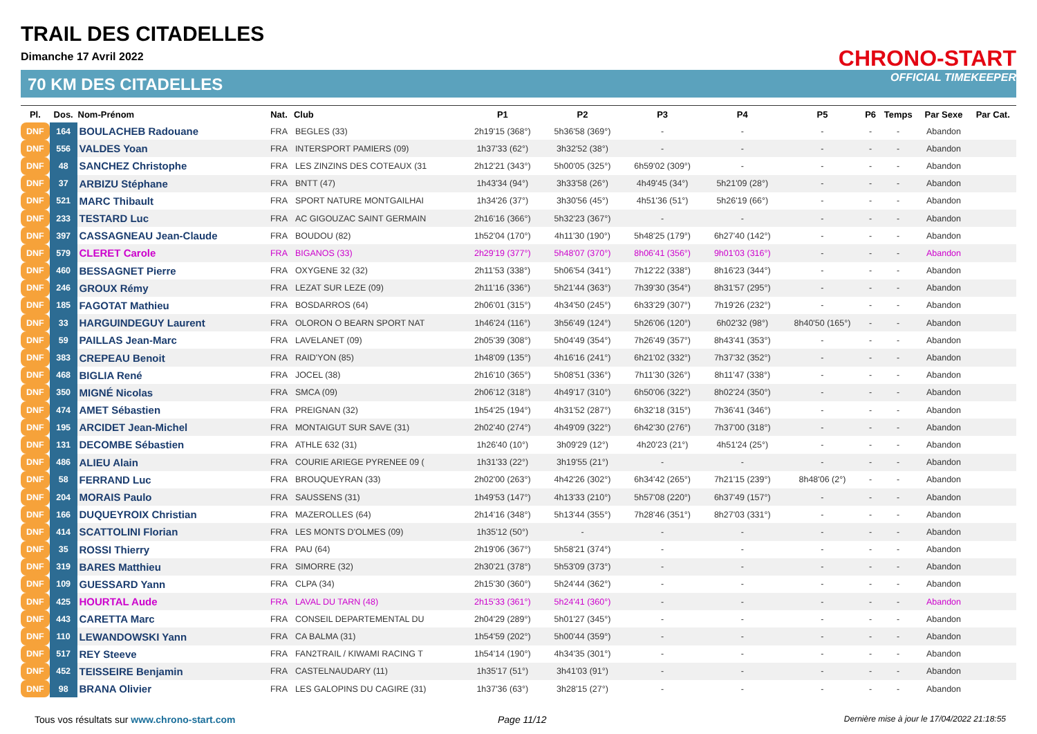TRAIL DES CITADELLES
Dimanche 17 Avril 2022
70 KM DES CITADELLES
CHRONO-START
OFFICIAL TIMEKEEPER
| Pl. | Dos. | Nom-Prénom | Nat. | Club | P1 | P2 | P3 | P4 | P5 | P6 | Temps | Par Sexe | Par Cat. |
| --- | --- | --- | --- | --- | --- | --- | --- | --- | --- | --- | --- | --- | --- |
| DNF | 164 | BOULACHEB Radouane | FRA | BEGLES (33) | 2h19'15 (368°) | 5h36'58 (369°) | - | - | - | - | - | Abandon | |
| DNF | 556 | VALDES Yoan | FRA | INTERSPORT PAMIERS (09) | 1h37'33 (62°) | 3h32'52 (38°) | - | - | - | - | - | Abandon | |
| DNF | 48 | SANCHEZ Christophe | FRA | LES ZINZINS DES COTEAUX (31 | 2h12'21 (343°) | 5h00'05 (325°) | 6h59'02 (309°) | - | - | - | - | Abandon | |
| DNF | 37 | ARBIZU Stéphane | FRA | BNTT (47) | 1h43'34 (94°) | 3h33'58 (26°) | 4h49'45 (34°) | 5h21'09 (28°) | - | - | - | Abandon | |
| DNF | 521 | MARC Thibault | FRA | SPORT NATURE MONTGAILHAI | 1h34'26 (37°) | 3h30'56 (45°) | 4h51'36 (51°) | 5h26'19 (66°) | - | - | - | Abandon | |
| DNF | 233 | TESTARD Luc | FRA | AC GIGOUZAC SAINT GERMAIN | 2h16'16 (366°) | 5h32'23 (367°) | - | - | - | - | - | Abandon | |
| DNF | 397 | CASSAGNEAU Jean-Claude | FRA | BOUDOU (82) | 1h52'04 (170°) | 4h11'30 (190°) | 5h48'25 (179°) | 6h27'40 (142°) | - | - | - | Abandon | |
| DNF | 579 | CLERET Carole | FRA | BIGANOS (33) | 2h29'19 (377°) | 5h48'07 (370°) | 8h06'41 (356°) | 9h01'03 (316°) | - | - | - | Abandon | |
| DNF | 460 | BESSAGNET Pierre | FRA | OXYGENE 32 (32) | 2h11'53 (338°) | 5h06'54 (341°) | 7h12'22 (338°) | 8h16'23 (344°) | - | - | - | Abandon | |
| DNF | 246 | GROUX Rémy | FRA | LEZAT SUR LEZE (09) | 2h11'16 (336°) | 5h21'44 (363°) | 7h39'30 (354°) | 8h31'57 (295°) | - | - | - | Abandon | |
| DNF | 185 | FAGOTAT Mathieu | FRA | BOSDARROS (64) | 2h06'01 (315°) | 4h34'50 (245°) | 6h33'29 (307°) | 7h19'26 (232°) | - | - | - | Abandon | |
| DNF | 33 | HARGUINDEGUY Laurent | FRA | OLORON O BEARN SPORT NAT | 1h46'24 (116°) | 3h56'49 (124°) | 5h26'06 (120°) | 6h02'32 (98°) | 8h40'50 (165°) | - | - | Abandon | |
| DNF | 59 | PAILLAS Jean-Marc | FRA | LAVELANET (09) | 2h05'39 (308°) | 5h04'49 (354°) | 7h26'49 (357°) | 8h43'41 (353°) | - | - | - | Abandon | |
| DNF | 383 | CREPEAU Benoit | FRA | RAID'YON (85) | 1h48'09 (135°) | 4h16'16 (241°) | 6h21'02 (332°) | 7h37'32 (352°) | - | - | - | Abandon | |
| DNF | 468 | BIGLIA René | FRA | JOCEL (38) | 2h16'10 (365°) | 5h08'51 (336°) | 7h11'30 (326°) | 8h11'47 (338°) | - | - | - | Abandon | |
| DNF | 350 | MIGNÉ Nicolas | FRA | SMCA (09) | 2h06'12 (318°) | 4h49'17 (310°) | 6h50'06 (322°) | 8h02'24 (350°) | - | - | - | Abandon | |
| DNF | 474 | AMET Sébastien | FRA | PREIGNAN (32) | 1h54'25 (194°) | 4h31'52 (287°) | 6h32'18 (315°) | 7h36'41 (346°) | - | - | - | Abandon | |
| DNF | 195 | ARCIDET Jean-Michel | FRA | MONTAIGUT SUR SAVE (31) | 2h02'40 (274°) | 4h49'09 (322°) | 6h42'30 (276°) | 7h37'00 (318°) | - | - | - | Abandon | |
| DNF | 131 | DECOMBE Sébastien | FRA | ATHLE 632 (31) | 1h26'40 (10°) | 3h09'29 (12°) | 4h20'23 (21°) | 4h51'24 (25°) | - | - | - | Abandon | |
| DNF | 486 | ALIEU Alain | FRA | COURIE ARIEGE PYRENEE 09 ( | 1h31'33 (22°) | 3h19'55 (21°) | - | - | - | - | - | Abandon | |
| DNF | 58 | FERRAND Luc | FRA | BROUQUEYRAN (33) | 2h02'00 (263°) | 4h42'26 (302°) | 6h34'42 (265°) | 7h21'15 (239°) | 8h48'06 (2°) | - | - | Abandon | |
| DNF | 204 | MORAIS Paulo | FRA | SAUSSENS (31) | 1h49'53 (147°) | 4h13'33 (210°) | 5h57'08 (220°) | 6h37'49 (157°) | - | - | - | Abandon | |
| DNF | 166 | DUQUEYROIX Christian | FRA | MAZEROLLES (64) | 2h14'16 (348°) | 5h13'44 (355°) | 7h28'46 (351°) | 8h27'03 (331°) | - | - | - | Abandon | |
| DNF | 414 | SCATTOLINI Florian | FRA | LES MONTS D'OLMES (09) | 1h35'12 (50°) | - | - | - | - | - | - | Abandon | |
| DNF | 35 | ROSSI Thierry | FRA | PAU (64) | 2h19'06 (367°) | 5h58'21 (374°) | - | - | - | - | - | Abandon | |
| DNF | 319 | BARES Matthieu | FRA | SIMORRE (32) | 2h30'21 (378°) | 5h53'09 (373°) | - | - | - | - | - | Abandon | |
| DNF | 109 | GUESSARD Yann | FRA | CLPA (34) | 2h15'30 (360°) | 5h24'44 (362°) | - | - | - | - | - | Abandon | |
| DNF | 425 | HOURTAL Aude | FRA | LAVAL DU TARN (48) | 2h15'33 (361°) | 5h24'41 (360°) | - | - | - | - | - | Abandon | |
| DNF | 443 | CARETTA Marc | FRA | CONSEIL DEPARTEMENTAL DU | 2h04'29 (289°) | 5h01'27 (345°) | - | - | - | - | - | Abandon | |
| DNF | 110 | LEWANDOWSKI Yann | FRA | CA BALMA (31) | 1h54'59 (202°) | 5h00'44 (359°) | - | - | - | - | - | Abandon | |
| DNF | 517 | REY Steeve | FRA | FAN2TRAIL / KIWAMI RACING T | 1h54'14 (190°) | 4h34'35 (301°) | - | - | - | - | - | Abandon | |
| DNF | 452 | TEISSEIRE Benjamin | FRA | CASTELNAUDARY (11) | 1h35'17 (51°) | 3h41'03 (91°) | - | - | - | - | - | Abandon | |
| DNF | 98 | BRANA Olivier | FRA | LES GALOPINS DU CAGIRE (31) | 1h37'36 (63°) | 3h28'15 (27°) | - | - | - | - | - | Abandon | |
Tous vos résultats sur www.chrono-start.com
Page 11/12
Dernière mise à jour le 17/04/2022 21:18:55